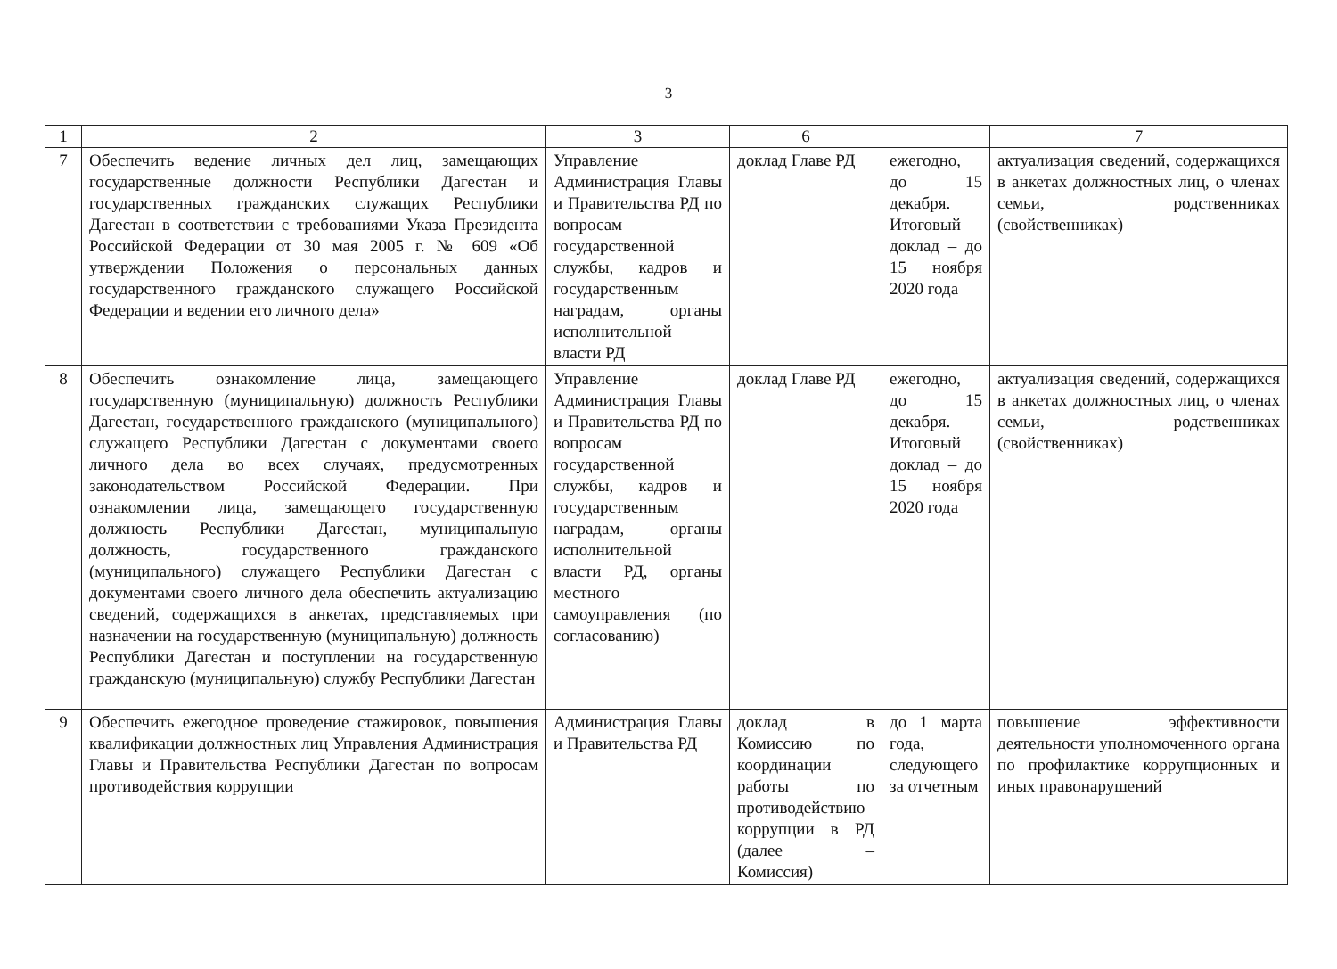3
| 1 | 2 | 3 | 6 | | 7 |
| --- | --- | --- | --- | --- | --- |
| 7 | Обеспечить ведение личных дел лиц, замещающих государственные должности Республики Дагестан и государственных гражданских служащих Республики Дагестан в соответствии с требованиями Указа Президента Российской Федерации от 30 мая 2005 г. № 609 «Об утверждении Положения о персональных данных государственного гражданского служащего Российской Федерации и ведении его личного дела» | Управление Администрация Главы и Правительства РД по вопросам государственной службы, кадров и государственным наградам, органы исполнительной власти РД | доклад Главе РД | ежегодно, до 15 декабря. Итоговый доклад – до 15 ноября 2020 года | актуализация сведений, содержащихся в анкетах должностных лиц, о членах семьи, родственниках (свойственниках) |
| 8 | Обеспечить ознакомление лица, замещающего государственную (муниципальную) должность Республики Дагестан, государственного гражданского (муниципального) служащего Республики Дагестан с документами своего личного дела во всех случаях, предусмотренных законодательством Российской Федерации. При ознакомлении лица, замещающего государственную должность Республики Дагестан, муниципальную должность, государственного гражданского (муниципального) служащего Республики Дагестан с документами своего личного дела обеспечить актуализацию сведений, содержащихся в анкетах, представляемых при назначении на государственную (муниципальную) должность Республики Дагестан и поступлении на государственную гражданскую (муниципальную) службу Республики Дагестан | Управление Администрация Главы и Правительства РД по вопросам государственной службы, кадров и государственным наградам, органы исполнительной власти РД, органы местного самоуправления (по согласованию) | доклад Главе РД | ежегодно, до 15 декабря. Итоговый доклад – до 15 ноября 2020 года | актуализация сведений, содержащихся в анкетах должностных лиц, о членах семьи, родственниках (свойственниках) |
| 9 | Обеспечить ежегодное проведение стажировок, повышения квалификации должностных лиц Управления Администрация Главы и Правительства Республики Дагестан по вопросам противодействия коррупции | Администрация Главы и Правительства РД | доклад в Комиссию по координации работы по противодействию коррупции в РД (далее – Комиссия) | до 1 марта года, следующего за отчетным | повышение эффективности деятельности уполномоченного органа по профилактике коррупционных и иных правонарушений |